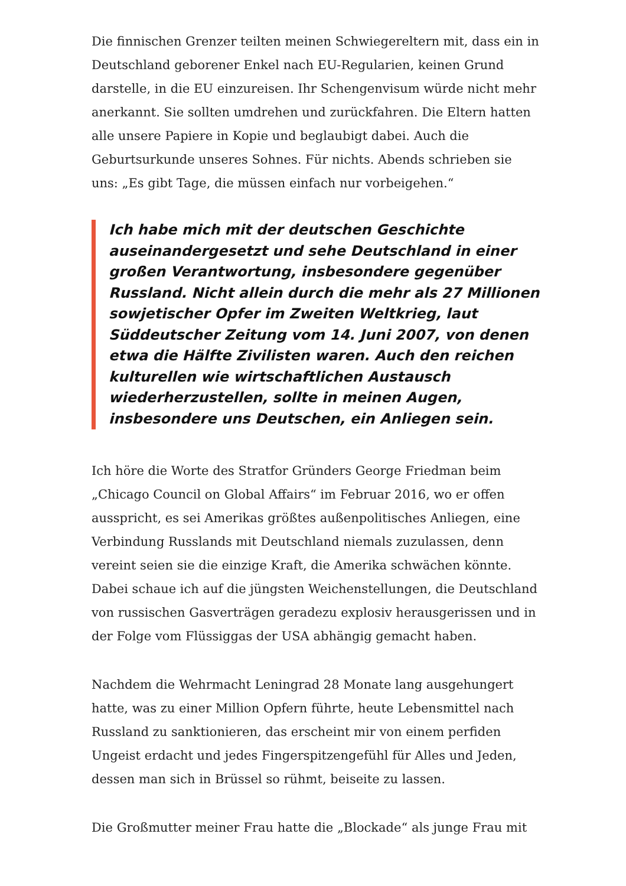Die finnischen Grenzer teilten meinen Schwiegereltern mit, dass ein in Deutschland geborener Enkel nach EU-Regularien, keinen Grund darstelle, in die EU einzureisen. Ihr Schengenvisum würde nicht mehr anerkannt. Sie sollten umdrehen und zurückfahren. Die Eltern hatten alle unsere Papiere in Kopie und beglaubigt dabei. Auch die Geburtsurkunde unseres Sohnes. Für nichts. Abends schrieben sie uns: „Es gibt Tage, die müssen einfach nur vorbeigehen.“
Ich habe mich mit der deutschen Geschichte auseinandergesetzt und sehe Deutschland in einer großen Verantwortung, insbesondere gegenüber Russland. Nicht allein durch die mehr als 27 Millionen sowjetischer Opfer im Zweiten Weltkrieg, laut Süddeutscher Zeitung vom 14. Juni 2007, von denen etwa die Hälfte Zivilisten waren. Auch den reichen kulturellen wie wirtschaftlichen Austausch wiederherzustellen, sollte in meinen Augen, insbesondere uns Deutschen, ein Anliegen sein.
Ich höre die Worte des Stratfor Gründers George Friedman beim „Chicago Council on Global Affairs“ im Februar 2016, wo er offen ausspricht, es sei Amerikas größtes außenpolitisches Anliegen, eine Verbindung Russlands mit Deutschland niemals zuzulassen, denn vereint seien sie die einzige Kraft, die Amerika schwächen könnte. Dabei schaue ich auf die jüngsten Weichenstellungen, die Deutschland von russischen Gasverträgen geradezu explosiv herausgerissen und in der Folge vom Flüssiggas der USA abhängig gemacht haben.
Nachdem die Wehrmacht Leningrad 28 Monate lang ausgehungert hatte, was zu einer Million Opfern führte, heute Lebensmittel nach Russland zu sanktionieren, das erscheint mir von einem perfiden Ungeist erdacht und jedes Fingerspitzengefühl für Alles und Jeden, dessen man sich in Brüssel so rühmt, beiseite zu lassen.
Die Großmutter meiner Frau hatte die „Blockade“ als junge Frau mit